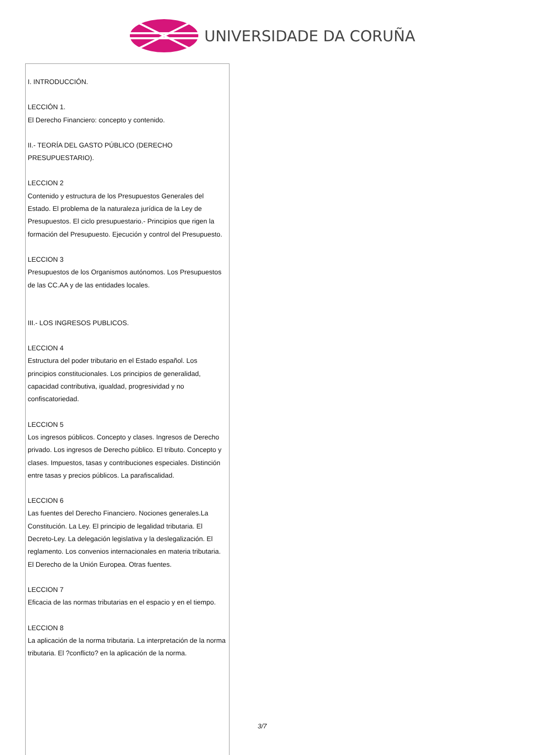UNIVERSIDADE DA CORUÑA
I. INTRODUCCIÓN.
LECCIÓN 1.
El Derecho Financiero: concepto y contenido.
II.- TEORÍA DEL GASTO PÚBLICO (DERECHO PRESUPUESTARIO).
LECCION 2
Contenido y estructura de los Presupuestos Generales del Estado. El problema de la naturaleza jurídica de la Ley de Presupuestos. El ciclo presupuestario.- Principios que rigen la formación del Presupuesto. Ejecución y control del Presupuesto.
LECCION 3
Presupuestos de los Organismos autónomos. Los Presupuestos de las CC.AA y de las entidades locales.
III.- LOS INGRESOS PUBLICOS.
LECCION 4
Estructura del poder tributario en el Estado español. Los principios constitucionales. Los principios de generalidad, capacidad contributiva, igualdad, progresividad y no confiscatoriedad.
LECCION 5
Los ingresos públicos. Concepto y clases. Ingresos de Derecho privado. Los ingresos de Derecho público. El tributo. Concepto y clases. Impuestos, tasas y contribuciones especiales. Distinción entre tasas y precios públicos. La parafiscalidad.
LECCION 6
Las fuentes del Derecho Financiero. Nociones generales.La Constitución. La Ley. El principio de legalidad tributaria. El Decreto-Ley. La delegación legislativa y la deslegalización. El reglamento. Los convenios internacionales en materia tributaria. El Derecho de la Unión Europea. Otras fuentes.
LECCION 7
Eficacia de las normas tributarias en el espacio y en el tiempo.
LECCION 8
La aplicación de la norma tributaria. La interpretación de la norma tributaria. El ?conflicto? en la aplicación de la norma.
3/7